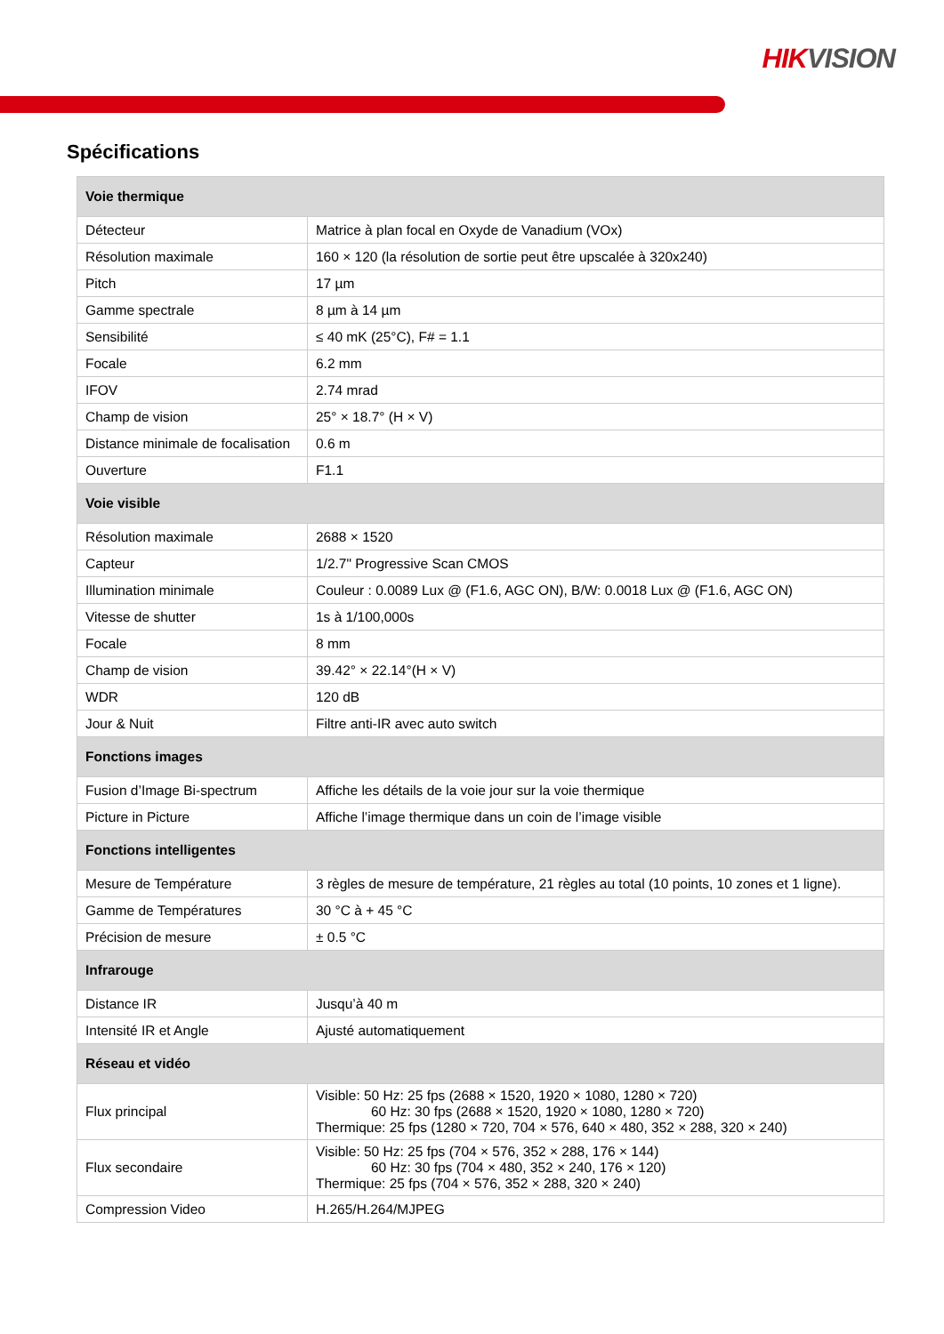HIKVISION
Spécifications
| Voie thermique | |
| --- | --- |
| Détecteur | Matrice à plan focal en Oxyde de Vanadium (VOx) |
| Résolution maximale | 160 × 120 (la résolution de sortie peut être upscalée à 320x240) |
| Pitch | 17 µm |
| Gamme spectrale | 8 µm à 14 µm |
| Sensibilité | ≤ 40 mK (25°C), F# = 1.1 |
| Focale | 6.2 mm |
| IFOV | 2.74 mrad |
| Champ de vision | 25° × 18.7° (H × V) |
| Distance minimale de focalisation | 0.6 m |
| Ouverture | F1.1 |
| Voie visible | |
| Résolution maximale | 2688 × 1520 |
| Capteur | 1/2.7" Progressive Scan CMOS |
| Illumination minimale | Couleur : 0.0089 Lux @ (F1.6, AGC ON), B/W: 0.0018 Lux @ (F1.6, AGC ON) |
| Vitesse de shutter | 1s à 1/100,000s |
| Focale | 8 mm |
| Champ de vision | 39.42° × 22.14°(H × V) |
| WDR | 120 dB |
| Jour & Nuit | Filtre anti-IR avec auto switch |
| Fonctions images | |
| Fusion d’Image Bi-spectrum | Affiche les détails de la voie jour sur la voie thermique |
| Picture in Picture | Affiche l’image thermique dans un coin de l’image visible |
| Fonctions intelligentes | |
| Mesure de Température | 3 règles de mesure de température, 21 règles au total (10 points, 10 zones et 1 ligne). |
| Gamme de Températures | 30 °C à + 45 °C |
| Précision de mesure | ± 0.5 °C |
| Infrarouge | |
| Distance IR | Jusqu’à 40 m |
| Intensité IR et Angle | Ajusté automatiquement |
| Réseau et vidéo | |
| Flux principal | Visible: 50 Hz: 25 fps (2688 × 1520, 1920 × 1080, 1280 × 720) 60 Hz: 30 fps (2688 × 1520, 1920 × 1080, 1280 × 720) Thermique: 25 fps (1280 × 720, 704 × 576, 640 × 480, 352 × 288, 320 × 240) |
| Flux secondaire | Visible: 50 Hz: 25 fps (704 × 576, 352 × 288, 176 × 144) 60 Hz: 30 fps (704 × 480, 352 × 240, 176 × 120) Thermique: 25 fps (704 × 576, 352 × 288, 320 × 240) |
| Compression Video | H.265/H.264/MJPEG |